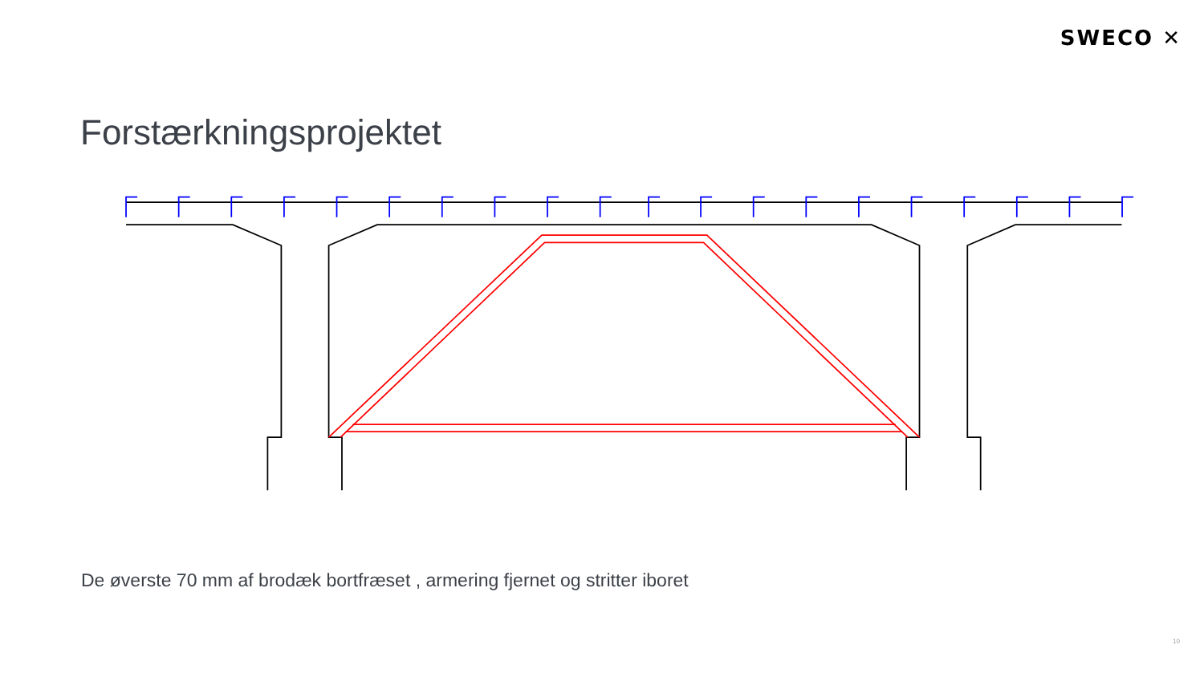SWECO ✕
Forstærkningsprojektet
De øverste 70 mm af brodæk bortfræset , armering fjernet og stritter iboret
10